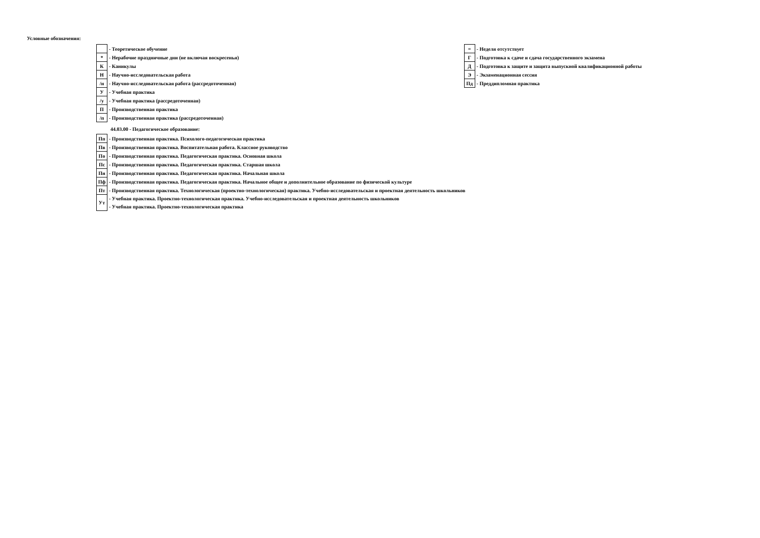Условные обозначения:
| | - Теоретическое обучение |
| * | - Нерабочие праздничные дни (не включая воскресенья) |
| К | - Каникулы |
| Н | - Научно-исследовательская работа |
| /н | - Научно-исследовательская работа (рассредоточенная) |
| У | - Учебная практика |
| /у | - Учебная практика (рассредоточенная) |
| П | - Производственная практика |
| /п | - Производственная практика (рассредоточенная) |
| = | - Неделя отсутствует |
| Г | - Подготовка к сдаче и сдача государственного экзамена |
| Д | - Подготовка к защите и защита выпускной квалификационной работы |
| Э | - Экзаменационная сессия |
| Пд | - Преддипломная практика |
44.03.00 - Педагогическое образование:
| Пп | - Производственная практика. Психолого-педагогическая практика |
| Пв | - Производственная практика. Воспитательная работа. Классное руководство |
| По | - Производственная практика. Педагогическая практика. Основная школа |
| Пс | - Производственная практика. Педагогическая практика. Старшая школа |
| Пн | - Производственная практика. Педагогическая практика. Начальная школа |
| Пф | - Производственная практика. Педагогическая практика. Начальное общее и дополнительное образование по физической культуре |
| Пт | - Производственная практика. Технологическая (проектно-технологическая) практика. Учебно-исследовательская и проектная деятельность школьников |
| Ут | - Учебная практика. Проектно-технологическая практика. Учебно-исследовательская и проектная деятельность школьников |
| | - Учебная практика. Проектно-технологическая практика |